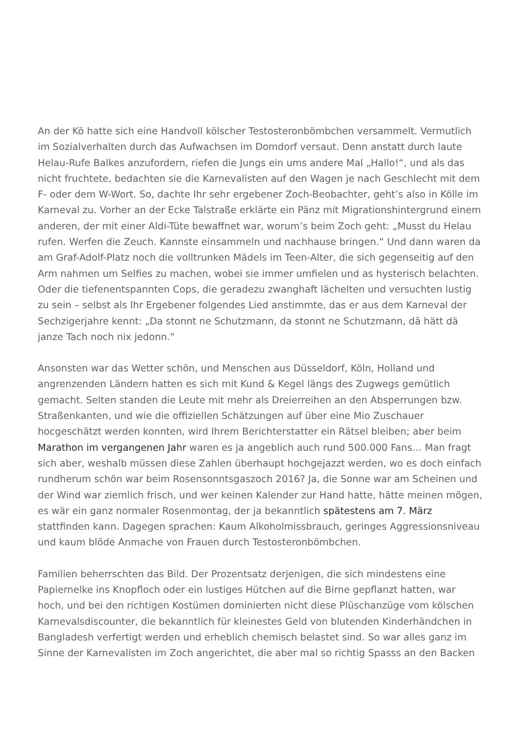An der Kö hatte sich eine Handvoll kölscher Testosteronbömbchen versammelt. Vermutlich im Sozialverhalten durch das Aufwachsen im Domdorf versaut. Denn anstatt durch laute Helau-Rufe Balkes anzufordern, riefen die Jungs ein ums andere Mal „Hallo!“, und als das nicht fruchtete, bedachten sie die Karnevalisten auf den Wagen je nach Geschlecht mit dem F- oder dem W-Wort. So, dachte Ihr sehr ergebener Zoch-Beobachter, geht’s also in Kölle im Karneval zu. Vorher an der Ecke Talstraße erklärte ein Pänz mit Migrationshintergrund einem anderen, der mit einer Aldi-Tüte bewaffnet war, worum’s beim Zoch geht: „Musst du Helau rufen. Werfen die Zeuch. Kannste einsammeln und nachhause bringen.“ Und dann waren da am Graf-Adolf-Platz noch die volltrunken Mädels im Teen-Alter, die sich gegenseitig auf den Arm nahmen um Selfies zu machen, wobei sie immer umfielen und as hysterisch belachten. Oder die tiefenentspannten Cops, die geradezu zwanghaft lächelten und versuchten lustig zu sein – selbst als Ihr Ergebener folgendes Lied anstimmte, das er aus dem Karneval der Sechzigerjahre kennt: „Da stonnt ne Schutzmann, da stonnt ne Schutzmann, dä hätt dä janze Tach noch nix jedonn.“
Ansonsten war das Wetter schön, und Menschen aus Düsseldorf, Köln, Holland und angrenzenden Ländern hatten es sich mit Kund & Kegel längs des Zugwegs gemütlich gemacht. Selten standen die Leute mit mehr als Dreierreihen an den Absperrungen bzw. Straßenkanten, und wie die offiziellen Schätzungen auf über eine Mio Zuschauer hocgeschätzt werden konnten, wird Ihrem Berichterstatter ein Rätsel bleiben; aber beim Marathon im vergangenen Jahr waren es ja angeblich auch rund 500.000 Fans… Man fragt sich aber, weshalb müssen diese Zahlen überhaupt hochgejazzt werden, wo es doch einfach rundherum schön war beim Rosensonntsgaszoch 2016? Ja, die Sonne war am Scheinen und der Wind war ziemlich frisch, und wer keinen Kalender zur Hand hatte, hätte meinen mögen, es wär ein ganz normaler Rosenmontag, der ja bekanntlich spätestens am 7. März stattfinden kann. Dagegen sprachen: Kaum Alkoholmissbrauch, geringes Aggressionsniveau und kaum blöde Anmache von Frauen durch Testosteronbömbchen.
Familien beherrschten das Bild. Der Prozentsatz derjenigen, die sich mindestens eine Papiernelke ins Knopfloch oder ein lustiges Hütchen auf die Birne gepflanzt hatten, war hoch, und bei den richtigen Kostümen dominierten nicht diese Plüschanzüge vom kölschen Karnevalsdiscounter, die bekanntlich für kleinestes Geld von blutenden Kinderhändchen in Bangladesh verfertigt werden und erheblich chemisch belastet sind. So war alles ganz im Sinne der Karnevalisten im Zoch angerichtet, die aber mal so richtig Spasss an den Backen